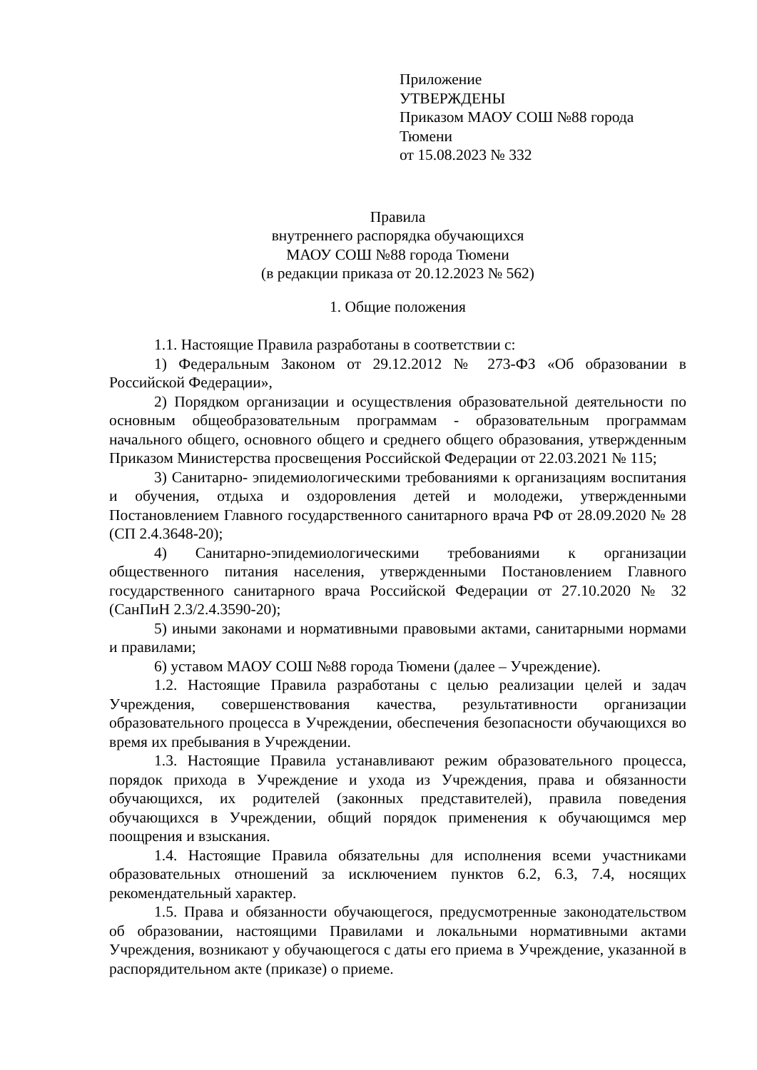Приложение
УТВЕРЖДЕНЫ
Приказом МАОУ СОШ №88 города Тюмени
от 15.08.2023 № 332
Правила
внутреннего распорядка обучающихся
МАОУ СОШ №88 города Тюмени
(в редакции приказа от 20.12.2023 № 562)
1. Общие положения
1.1. Настоящие Правила разработаны в соответствии с:
1) Федеральным Законом от 29.12.2012 № 273-ФЗ «Об образовании в Российской Федерации»,
2) Порядком организации и осуществления образовательной деятельности по основным общеобразовательным программам - образовательным программам начального общего, основного общего и среднего общего образования, утвержденным Приказом Министерства просвещения Российской Федерации от 22.03.2021 № 115;
3) Санитарно- эпидемиологическими требованиями к организациям воспитания и обучения, отдыха и оздоровления детей и молодежи, утвержденными Постановлением Главного государственного санитарного врача РФ от 28.09.2020 № 28 (СП 2.4.3648-20);
4) Санитарно-эпидемиологическими требованиями к организации общественного питания населения, утвержденными Постановлением Главного государственного санитарного врача Российской Федерации от 27.10.2020 № 32 (СанПиН 2.3/2.4.3590-20);
5) иными законами и нормативными правовыми актами, санитарными нормами и правилами;
6) уставом МАОУ СОШ №88 города Тюмени (далее – Учреждение).
1.2. Настоящие Правила разработаны с целью реализации целей и задач Учреждения, совершенствования качества, результативности организации образовательного процесса в Учреждении, обеспечения безопасности обучающихся во время их пребывания в Учреждении.
1.3. Настоящие Правила устанавливают режим образовательного процесса, порядок прихода в Учреждение и ухода из Учреждения, права и обязанности обучающихся, их родителей (законных представителей), правила поведения обучающихся в Учреждении, общий порядок применения к обучающимся мер поощрения и взыскания.
1.4. Настоящие Правила обязательны для исполнения всеми участниками образовательных отношений за исключением пунктов 6.2, 6.3, 7.4, носящих рекомендательный характер.
1.5. Права и обязанности обучающегося, предусмотренные законодательством об образовании, настоящими Правилами и локальными нормативными актами Учреждения, возникают у обучающегося с даты его приема в Учреждение, указанной в распорядительном акте (приказе) о приеме.